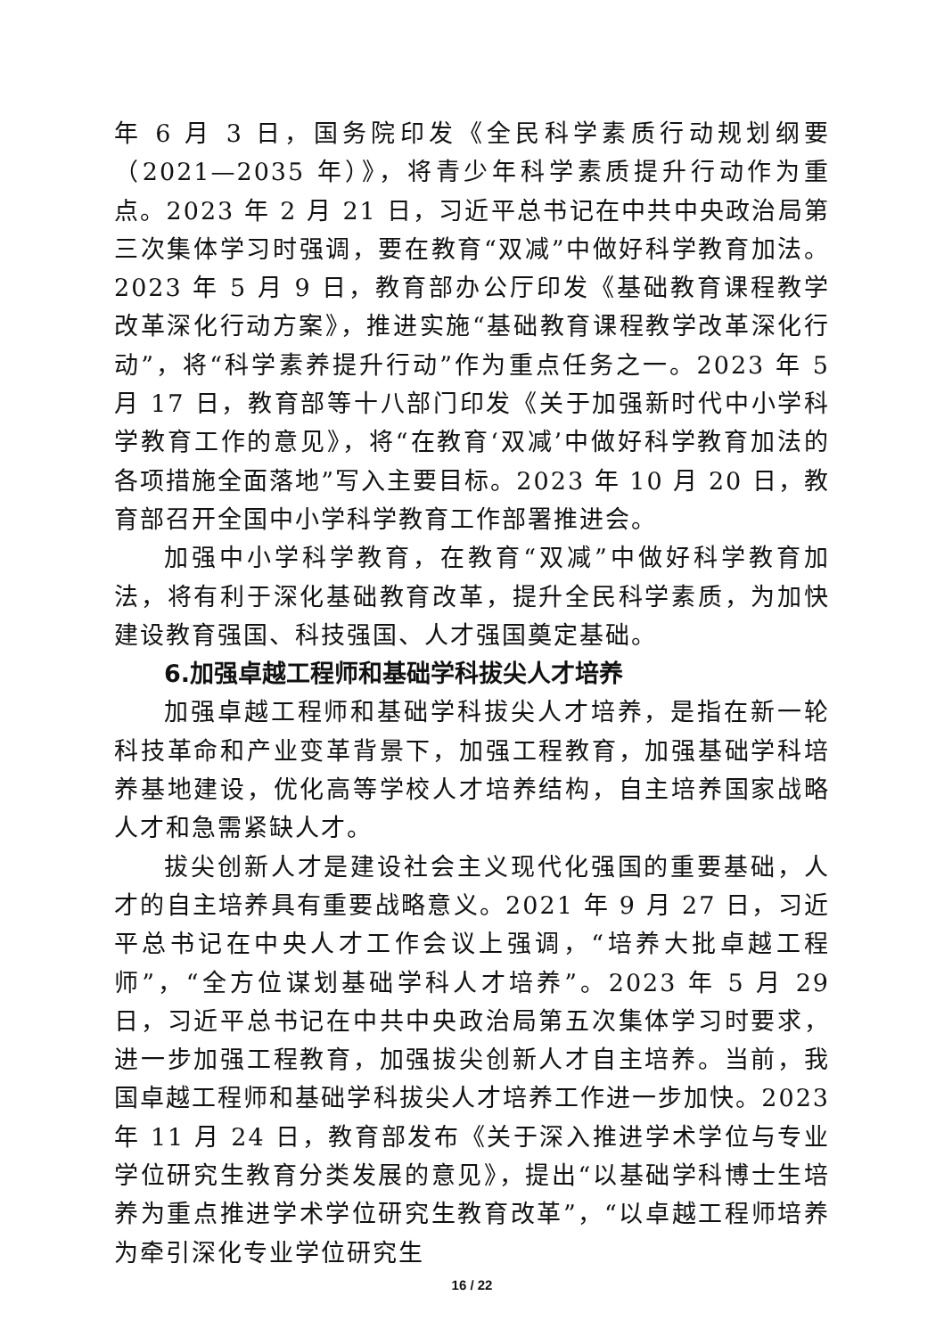年 6 月 3 日，国务院印发《全民科学素质行动规划纲要（2021—2035 年）》，将青少年科学素质提升行动作为重点。2023 年 2 月 21 日，习近平总书记在中共中央政治局第三次集体学习时强调，要在教育“双减”中做好科学教育加法。2023 年 5 月 9 日，教育部办公厅印发《基础教育课程教学改革深化行动方案》，推进实施“基础教育课程教学改革深化行动”，将“科学素养提升行动”作为重点任务之一。2023 年 5 月 17 日，教育部等十八部门印发《关于加强新时代中小学科学教育工作的意见》，将“在教育‘双减’中做好科学教育加法的各项措施全面落地”写入主要目标。2023 年 10 月 20 日，教育部召开全国中小学科学教育工作部署推进会。
加强中小学科学教育，在教育“双减”中做好科学教育加法，将有利于深化基础教育改革，提升全民科学素质，为加快建设教育强国、科技强国、人才强国奠定基础。
6.加强卓越工程师和基础学科拔尖人才培养
加强卓越工程师和基础学科拔尖人才培养，是指在新一轮科技革命和产业变革背景下，加强工程教育，加强基础学科培养基地建设，优化高等学校人才培养结构，自主培养国家战略人才和急需紧缺人才。
拔尖创新人才是建设社会主义现代化强国的重要基础，人才的自主培养具有重要战略意义。2021 年 9 月 27 日，习近平总书记在中央人才工作会议上强调，“培养大批卓越工程师”，“全方位谋划基础学科人才培养”。2023 年 5 月 29 日，习近平总书记在中共中央政治局第五次集体学习时要求，进一步加强工程教育，加强拔尖创新人才自主培养。当前，我国卓越工程师和基础学科拔尖人才培养工作进一步加快。2023 年 11 月 24 日，教育部发布《关于深入推进学术学位与专业学位研究生教育分类发展的意见》，提出“以基础学科博士生培养为重点推进学术学位研究生教育改革”，“以卓越工程师培养为牵引深化专业学位研究生
16 / 22